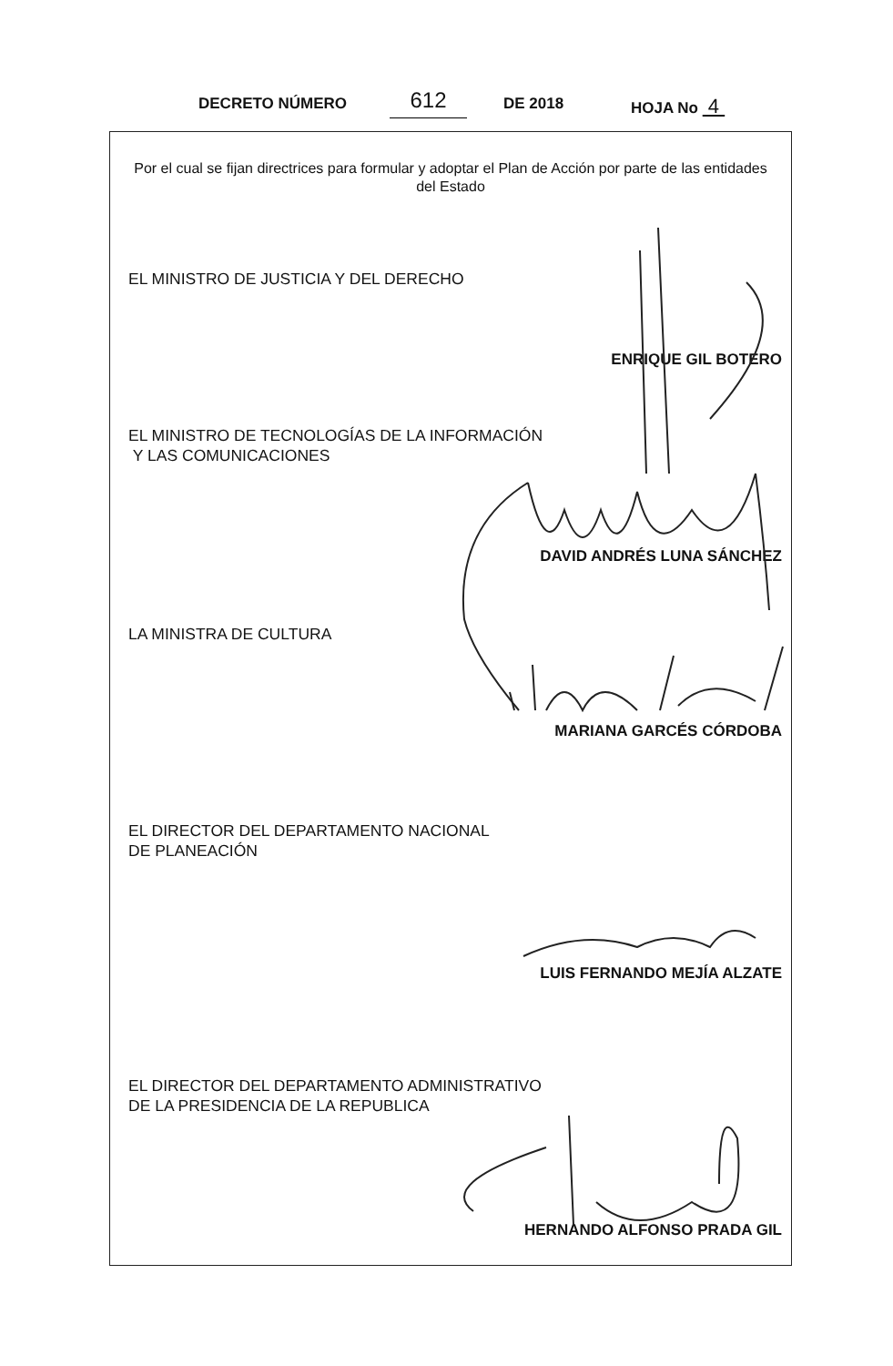DECRETO NÚMERO 612 DE 2018 HOJA No 4
Por el cual se fijan directrices para formular y adoptar el Plan de Acción por parte de las entidades del Estado
EL MINISTRO DE JUSTICIA Y DEL DERECHO
ENRIQUE GIL BOTERO
EL MINISTRO DE TECNOLOGÍAS DE LA INFORMACIÓN
Y LAS COMUNICACIONES
DAVID ANDRÉS LUNA SÁNCHEZ
LA MINISTRA DE CULTURA
MARIANA GARCÉS CÓRDOBA
EL DIRECTOR DEL DEPARTAMENTO NACIONAL
DE PLANEACIÓN
LUIS FERNANDO MEJÍA ALZATE
EL DIRECTOR DEL DEPARTAMENTO ADMINISTRATIVO
DE LA PRESIDENCIA DE LA REPUBLICA
HERNANDO ALFONSO PRADA GIL